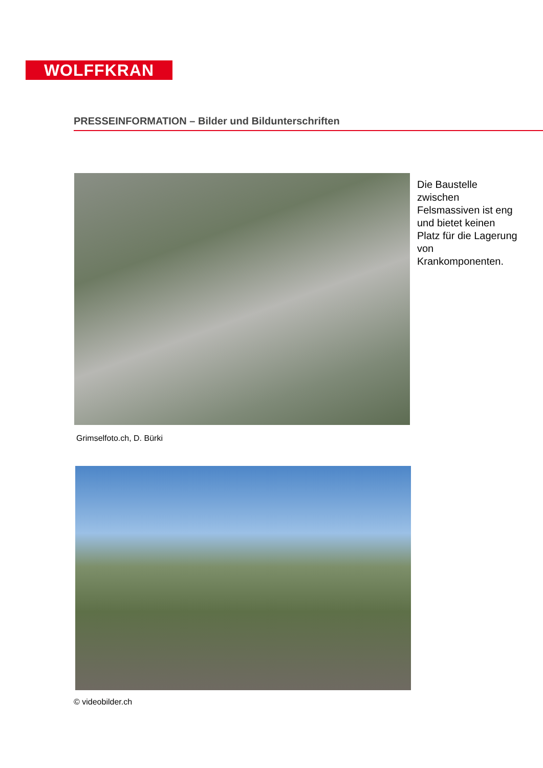WOLFFKRAN
PRESSEINFORMATION – Bilder und Bildunterschriften
Die Baustelle zwischen Felsmassiven ist eng und bietet keinen Platz für die Lagerung von Krankomponenten.
Grimselfoto.ch, D. Bürki
© videobilder.ch